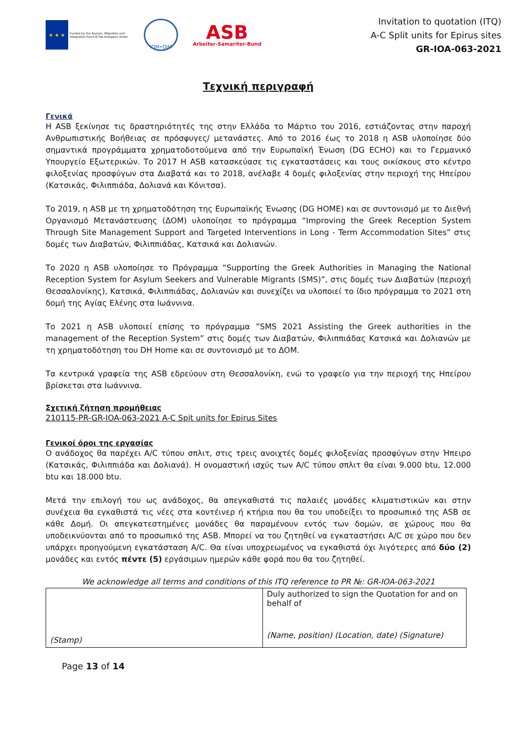★ ★ ★
Funded by the Asylum, Migration and Integration Fund of the European Union
IOM•OIM
ASB
Arbeiter-Samariter-Bund
Invitation to quotation (ITQ)
A-C Split units for Epirus sites
GR-IOA-063-2021
Τεχνική περιγραφή
Γενικά
Η ASB ξεκίνησε τις δραστηριότητές της στην Ελλάδα το Μάρτιο του 2016, εστιάζοντας στην παροχή Ανθρωπιστικής Βοήθειας σε πρόσφυγες/ μετανάστες. Από το 2016 έως το 2018 η ASB υλοποίησε δύο σημαντικά προγράμματα χρηματοδοτούμενα από την Ευρωπαϊκή Ένωση (DG ECHO) και το Γερμανικό Υπουργείο Εξωτερικών. Το 2017 Η ASB κατασκεύασε τις εγκαταστάσεις και τους οικίσκους στο κέντρο φιλοξενίας προσφύγων στα Διαβατά και το 2018, ανέλαβε 4 δομές φιλοξενίας στην περιοχή της Ηπείρου (Κατσικάς, Φιλιππιάδα, Δολιανά και Κόνιτσα).
Το 2019, η ASB με τη χρηματοδότηση της Ευρωπαϊκής Ένωσης (DG HOME) και σε συντονισμό με το Διεθνή Οργανισμό Μετανάστευσης (ΔΟΜ) υλοποίησε το πρόγραμμα “Improving the Greek Reception System Through Site Management Support and Targeted Interventions in Long - Term Accommodation Sites” στις δομές των Διαβατών, Φιλιππιάδας, Κατσικά και Δολιανών.
Το 2020 η ASB υλοποίησε το Πρόγραμμα “Supporting the Greek Authorities in Managing the National Reception System for Asylum Seekers and Vulnerable Migrants (SMS)”, στις δομές των Διαβατών (περιοχή Θεσσαλονίκης), Κατσικά, Φιλιππιάδας, Δολιανών και συνεχίζει να υλοποιεί το ίδιο πρόγραμμα το 2021 στη δομή της Αγίας Ελένης στα Ιωάννινα.
Το 2021 η ASB υλοποιεί επίσης το πρόγραμμα ”SMS 2021 Assisting the Greek authorities in the management of the Reception System” στις δομές των Διαβατών, Φιλιππιάδας Κατσικά και Δολιανών με τη χρηματοδότηση του DH Home και σε συντονισμό με το ΔΟΜ.
Τα κεντρικά γραφεία της ASB εδρεύουν στη Θεσσαλονίκη, ενώ το γραφείο για την περιοχή της Ηπείρου βρίσκεται στα Ιωάννινα.
Σχετική ζήτηση προμήθειας
210115-PR-GR-IOA-063-2021 A-C Spit units for Epirus Sites
Γενικοί όροι της εργασίας
Ο ανάδοχος θα παρέχει A/C τύπου σπλιτ, στις τρεις ανοιχτές δομές φιλοξενίας προσφύγων στην Ήπειρο (Κατσικάς, Φιλιππιάδα και Δολιανά). Η ονομαστική ισχύς των A/C τύπου σπλιτ θα είναι 9.000 btu, 12.000 btu και 18.000 btu.
Μετά την επιλογή του ως ανάδοχος, θα απεγκαθιστά τις παλαιές μονάδες κλιματιστικών και στην συνέχεια θα εγκαθιστά τις νέες στα κοντέινερ ή κτήρια που θα του υποδείξει το προσωπικό της ASB σε κάθε Δομή. Οι απεγκατεστημένες μονάδες θα παραμένουν εντός των δομών, σε χώρους που θα υποδεικνύονται από το προσωπικό της ASB. Μπορεί να του ζητηθεί να εγκαταστήσει A/C σε χώρο που δεν υπάρχει προηγούμενη εγκατάσταση A/C. Θα είναι υποχρεωμένος να εγκαθιστά όχι λιγότερες από δύο (2) μονάδες και εντός πέντε (5) εργάσιμων ημερών κάθε φορά που θα του ζητηθεί.
We acknowledge all terms and conditions of this ITQ reference to PR №: GR-IOA-063-2021
| (Stamp) | Duly authorized to sign the Quotation for and on behalf of (Name, position) (Location, date) (Signature) |
Page 13 of 14